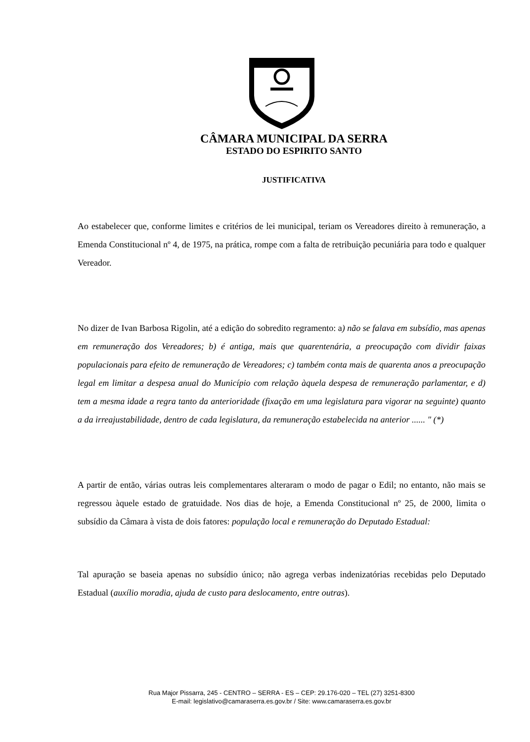CÂMARA MUNICIPAL DA SERRA
ESTADO DO ESPIRITO SANTO
JUSTIFICATIVA
Ao estabelecer que, conforme limites e critérios de lei municipal, teriam os Vereadores direito à remuneração, a Emenda Constitucional nº 4, de 1975, na prática, rompe com a falta de retribuição pecuniária para todo e qualquer Vereador.
No dizer de Ivan Barbosa Rigolin, até a edição do sobredito regramento: a) não se falava em subsídio, mas apenas em remuneração dos Vereadores; b) é antiga, mais que quarentenária, a preocupação com dividir faixas populacionais para efeito de remuneração de Vereadores; c) também conta mais de quarenta anos a preocupação legal em limitar a despesa anual do Município com relação àquela despesa de remuneração parlamentar, e d) tem a mesma idade a regra tanto da anterioridade (fixação em uma legislatura para vigorar na seguinte) quanto a da irreajustabilidade, dentro de cada legislatura, da remuneração estabelecida na anterior ...... " (*)
A partir de então, várias outras leis complementares alteraram o modo de pagar o Edil; no entanto, não mais se regressou àquele estado de gratuidade. Nos dias de hoje, a Emenda Constitucional nº 25, de 2000, limita o subsídio da Câmara à vista de dois fatores: população local e remuneração do Deputado Estadual:
Tal apuração se baseia apenas no subsídio único; não agrega verbas indenizatórias recebidas pelo Deputado Estadual (auxílio moradia, ajuda de custo para deslocamento, entre outras).
Rua Major Pissarra, 245 - CENTRO – SERRA - ES – CEP: 29.176-020 – TEL (27) 3251-8300
E-mail: legislativo@camaraserra.es.gov.br / Site: www.camaraserra.es.gov.br